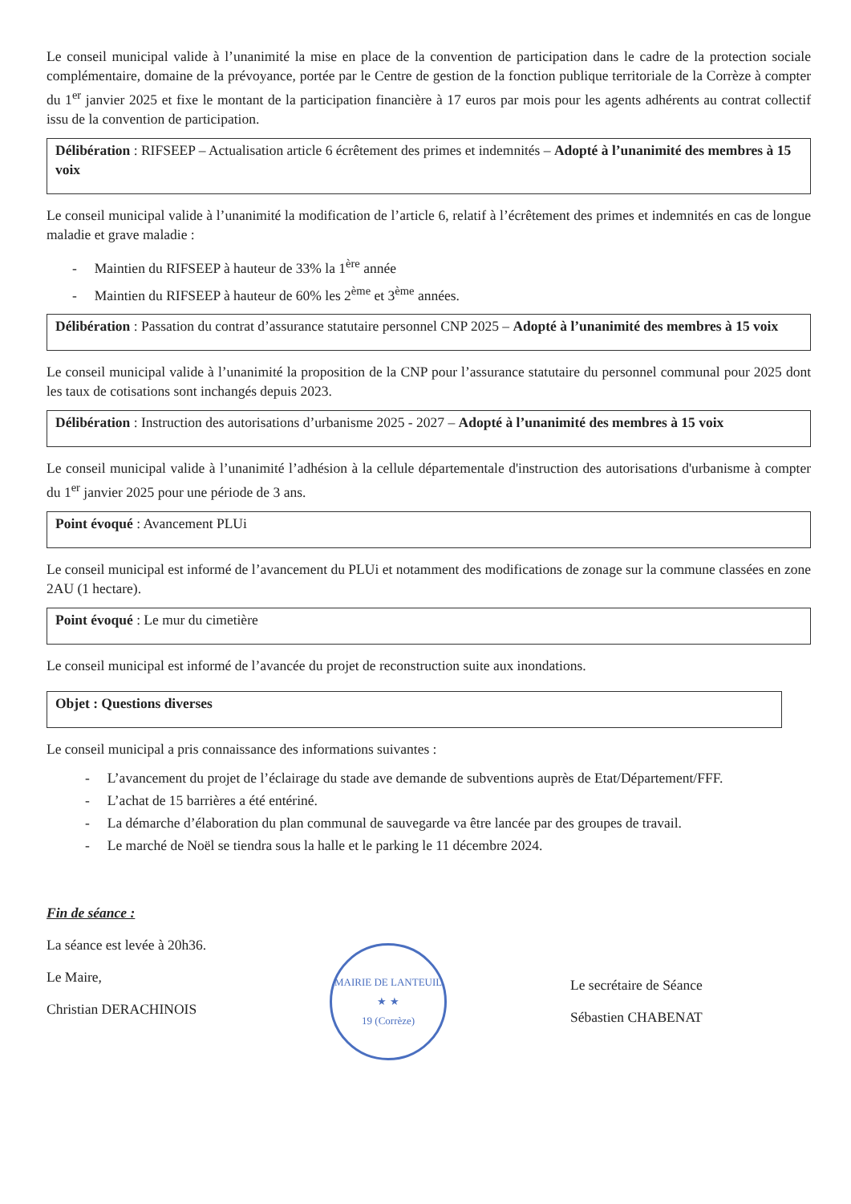Le conseil municipal valide à l’unanimité la mise en place de la convention de participation dans le cadre de la protection sociale complémentaire, domaine de la prévoyance, portée par le Centre de gestion de la fonction publique territoriale de la Corrèze à compter du 1<sup>er</sup> janvier 2025 et fixe le montant de la participation financière à 17 euros par mois pour les agents adhérents au contrat collectif issu de la convention de participation.
Délibération : RIFSEEP – Actualisation article 6 écrêtement des primes et indemnités – Adopté à l’unanimité des membres à 15 voix
Le conseil municipal valide à l’unanimité la modification de l’article 6, relatif à l’écrêtement des primes et indemnités en cas de longue maladie et grave maladie :
- Maintien du RIFSEEP à hauteur de 33% la 1<sup>ère</sup> année
- Maintien du RIFSEEP à hauteur de 60% les 2<sup>ème</sup> et 3<sup>ème</sup> années.
Délibération : Passation du contrat d’assurance statutaire personnel CNP 2025 – Adopté à l’unanimité des membres à 15 voix
Le conseil municipal valide à l’unanimité la proposition de la CNP pour l’assurance statutaire du personnel communal pour 2025 dont les taux de cotisations sont inchangés depuis 2023.
Délibération : Instruction des autorisations d’urbanisme 2025 - 2027 – Adopté à l’unanimité des membres à 15 voix
Le conseil municipal valide à l’unanimité l’adhésion à la cellule départementale d'instruction des autorisations d'urbanisme à compter du 1<sup>er</sup> janvier 2025 pour une période de 3 ans.
Point évoqué : Avancement PLUi
Le conseil municipal est informé de l’avancement du PLUi et notamment des modifications de zonage sur la commune classées en zone 2AU (1 hectare).
Point évoqué : Le mur du cimetière
Le conseil municipal est informé de l’avancée du projet de reconstruction suite aux inondations.
Objet : Questions diverses
Le conseil municipal a pris connaissance des informations suivantes :
- L’avancement du projet de l’éclairage du stade ave demande de subventions auprès de Etat/Département/FFF.
- L’achat de 15 barrières a été entériné.
- La démarche d’élaboration du plan communal de sauvegarde va être lancée par des groupes de travail.
- Le marché de Noël se tiendra sous la halle et le parking le 11 décembre 2024.
Fin de séance :
La séance est levée à 20h36.
Le Maire,
Christian DERACHINOIS
MAIRIE DE LANTEUIL
★ ★
19 (Corrèze)
Le secrétaire de Séance
Sébastien CHABENAT